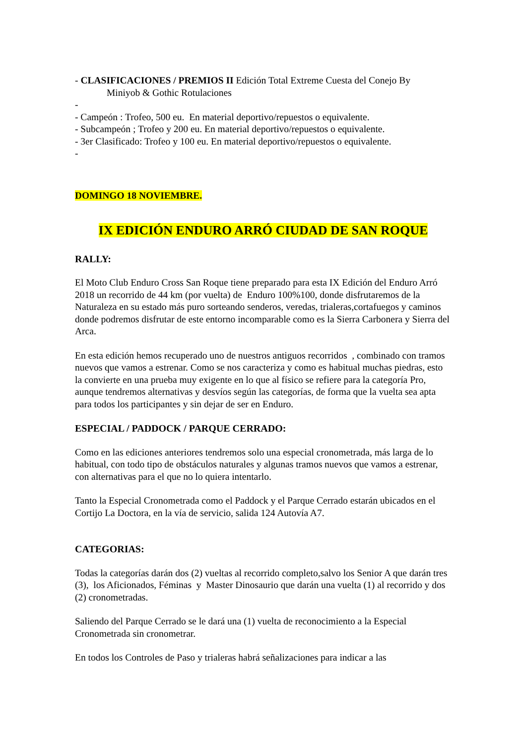- CLASIFICACIONES / PREMIOS II Edición Total Extreme Cuesta del Conejo By
Miniyob & Gothic Rotulaciones
-
- Campeón : Trofeo, 500 eu. En material deportivo/repuestos o equivalente.
- Subcampeón ; Trofeo y 200 eu. En material deportivo/repuestos o equivalente.
- 3er Clasificado: Trofeo y 100 eu. En material deportivo/repuestos o equivalente.
-
DOMINGO 18 NOVIEMBRE.
IX EDICIÓN ENDURO ARRÓ CIUDAD DE SAN ROQUE
RALLY:
El Moto Club Enduro Cross San Roque tiene preparado para esta IX Edición del Enduro Arró 2018 un recorrido de 44 km (por vuelta) de Enduro 100%100, donde disfrutaremos de la Naturaleza en su estado más puro sorteando senderos, veredas, trialeras,cortafuegos y caminos donde podremos disfrutar de este entorno incomparable como es la Sierra Carbonera y Sierra del Arca.
En esta edición hemos recuperado uno de nuestros antiguos recorridos , combinado con tramos nuevos que vamos a estrenar. Como se nos caracteriza y como es habitual muchas piedras, esto la convierte en una prueba muy exigente en lo que al físico se refiere para la categoría Pro, aunque tendremos alternativas y desvíos según las categorías, de forma que la vuelta sea apta para todos los participantes y sin dejar de ser en Enduro.
ESPECIAL / PADDOCK / PARQUE CERRADO:
Como en las ediciones anteriores tendremos solo una especial cronometrada, más larga de lo habitual, con todo tipo de obstáculos naturales y algunas tramos nuevos que vamos a estrenar, con alternativas para el que no lo quiera intentarlo.
Tanto la Especial Cronometrada como el Paddock y el Parque Cerrado estarán ubicados en el Cortijo La Doctora, en la vía de servicio, salida 124 Autovía A7.
CATEGORIAS:
Todas la categorías darán dos (2) vueltas al recorrido completo,salvo los Senior A que darán tres (3), los Aficionados, Féminas y Master Dinosaurio que darán una vuelta (1) al recorrido y dos (2) cronometradas.
Saliendo del Parque Cerrado se le dará una (1) vuelta de reconocimiento a la Especial Cronometrada sin cronometrar.
En todos los Controles de Paso y trialeras habrá señalizaciones para indicar a las